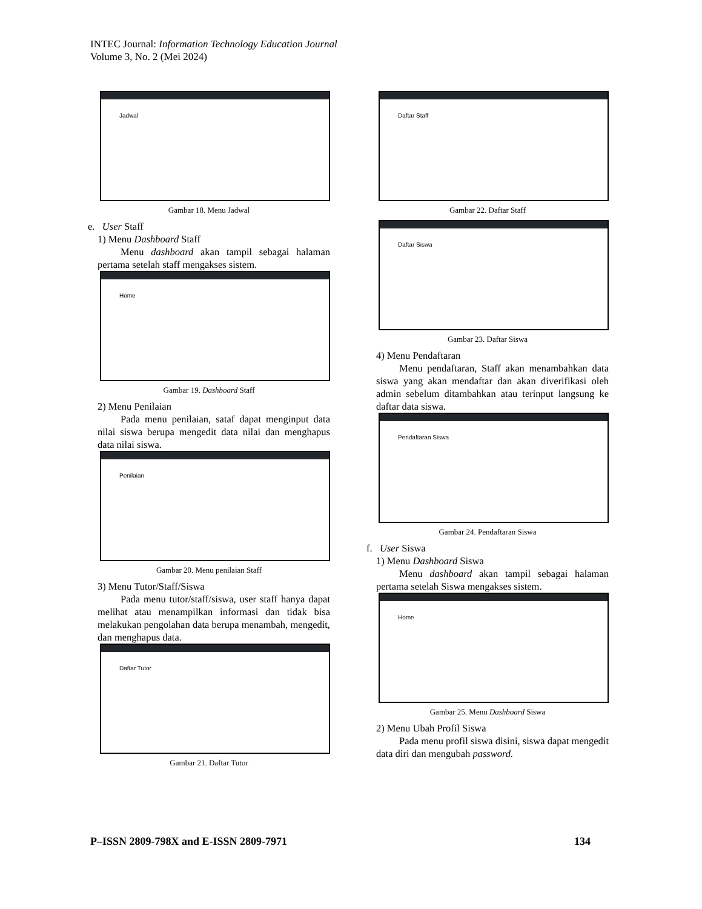INTEC Journal: Information Technology Education Journal
Volume 3, No. 2 (Mei 2024)
Jadwal
Gambar 18. Menu Jadwal
e. User Staff
1) Menu Dashboard Staff
Menu dashboard akan tampil sebagai halaman pertama setelah staff mengakses sistem.
Home
Gambar 19. Dashboard Staff
2) Menu Penilaian
Pada menu penilaian, sataf dapat menginput data nilai siswa berupa mengedit data nilai dan menghapus data nilai siswa.
Penilaian
Gambar 20. Menu penilaian Staff
3) Menu Tutor/Staff/Siswa
Pada menu tutor/staff/siswa, user staff hanya dapat melihat atau menampilkan informasi dan tidak bisa melakukan pengolahan data berupa menambah, mengedit, dan menghapus data.
Daftar Tutor
Gambar 21. Daftar Tutor
Daftar Staff
Gambar 22. Daftar Staff
Daftar Siswa
Gambar 23. Daftar Siswa
4) Menu Pendaftaran
Menu pendaftaran, Staff akan menambahkan data siswa yang akan mendaftar dan akan diverifikasi oleh admin sebelum ditambahkan atau terinput langsung ke daftar data siswa.
Pendaftaran Siswa
Gambar 24. Pendaftaran Siswa
f. User Siswa
1) Menu Dashboard Siswa
Menu dashboard akan tampil sebagai halaman pertama setelah Siswa mengakses sistem.
Home
Gambar 25. Menu Dashboard Siswa
2) Menu Ubah Profil Siswa
Pada menu profil siswa disini, siswa dapat mengedit data diri dan mengubah password.
P–ISSN 2809-798X and E-ISSN 2809-7971 134